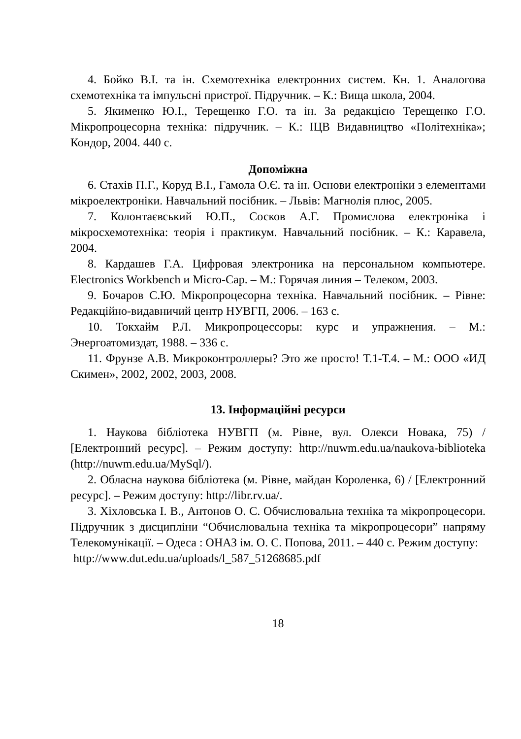4. Бойко В.І. та ін. Схемотехніка електронних систем. Кн. 1. Аналогова схемотехніка та імпульсні пристрої. Підручник. – К.: Вища школа, 2004.
5. Якименко Ю.І., Терещенко Г.О. та ін. За редакцією Терещенко Г.О. Мікропроцесорна техніка: підручник. – К.: ІЦВ Видавництво «Політехніка»; Кондор, 2004. 440 с.
Допоміжна
6. Стахів П.Г., Коруд В.І., Гамола О.Є. та ін. Основи електроніки з елементами мікроелектроніки. Навчальний посібник. – Львів: Магнолія плюс, 2005.
7. Колонтаєвський Ю.П., Сосков А.Г. Промислова електроніка і мікросхемотехніка: теорія і практикум. Навчальний посібник. – К.: Каравела, 2004.
8. Кардашев Г.А. Цифровая электроника на персональном компьютере. Electronics Workbench и Micro-Cap. – М.: Горячая линия – Телеком, 2003.
9. Бочаров С.Ю. Мікропроцесорна техніка. Навчальний посібник. – Рівне: Редакційно-видавничий центр НУВГП, 2006. – 163 с.
10. Токхайм Р.Л. Микропроцессоры: курс и упражнения. – М.: Энергоатомиздат, 1988. – 336 с.
11. Фрунзе А.В. Микроконтроллеры? Это же просто! Т.1-Т.4. – М.: ООО «ИД Скимен», 2002, 2002, 2003, 2008.
13. Інформаційні ресурси
1. Наукова бібліотека НУВГП (м. Рівне, вул. Олекси Новака, 75) / [Електронний ресурс]. – Режим доступу: http://nuwm.edu.ua/naukova-biblioteka (http://nuwm.edu.ua/MySql/).
2. Обласна наукова бібліотека (м. Рівне, майдан Короленка, 6) / [Електронний ресурс]. – Режим доступу: http://libr.rv.ua/.
3. Хіхловська І. В., Антонов О. С. Обчислювальна техніка та мікропроцесори. Підручник з дисципліни “Обчислювальна техніка та мікропроцесори” напряму Телекомунікації. – Одеса : ОНАЗ ім. О. С. Попова, 2011. – 440 с. Режим доступу:
http://www.dut.edu.ua/uploads/l_587_51268685.pdf
18